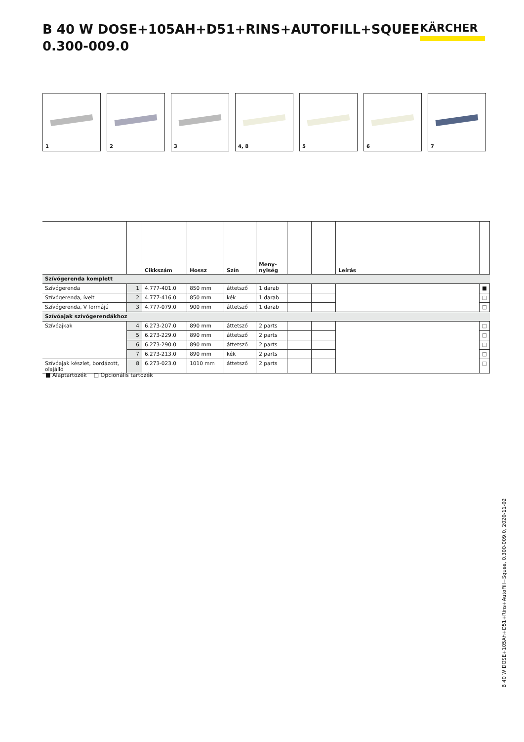B 40 W DOSE+105AH+D51+RINS+AUTOFILL+SQUEE
0.300-009.0
KÄRCHER
1
2
3
4, 8
5
6
7
| | | Cikkszám | Hossz | Szín | Meny- nyiség | | | Leírás | |
| --- | --- | --- | --- | --- | --- | --- | --- | --- | --- |
| Szívógerenda komplett | | | | | | | | | |
| Szívógerenda | 1 | 4.777-401.0 | 850 mm | áttetsző | 1 darab | | | | ■ |
| Szívógerenda, ívelt | 2 | 4.777-416.0 | 850 mm | kék | 1 darab | | | | □ |
| Szívógerenda, V formájú | 3 | 4.777-079.0 | 900 mm | áttetsző | 1 darab | | | | □ |
| Szívóajak szívógerendákhoz | | | | | | | | | |
| Szívóajkak | 4 | 6.273-207.0 | 890 mm | áttetsző | 2 parts | | | | □ |
| | 5 | 6.273-229.0 | 890 mm | áttetsző | 2 parts | | | | □ |
| | 6 | 6.273-290.0 | 890 mm | áttetsző | 2 parts | | | | □ |
| | 7 | 6.273-213.0 | 890 mm | kék | 2 parts | | | | □ |
| Szívóajak készlet, bordázott, olajálló | 8 | 6.273-023.0 | 1010 mm | áttetsző | 2 parts | | | | □ |
■ Alaptartozék □ Opcionális tartozék
B 40 W DOSE+105Ah+D51+Rins+AutoFill+Squee, 0.300-009.0, 2020-11-02